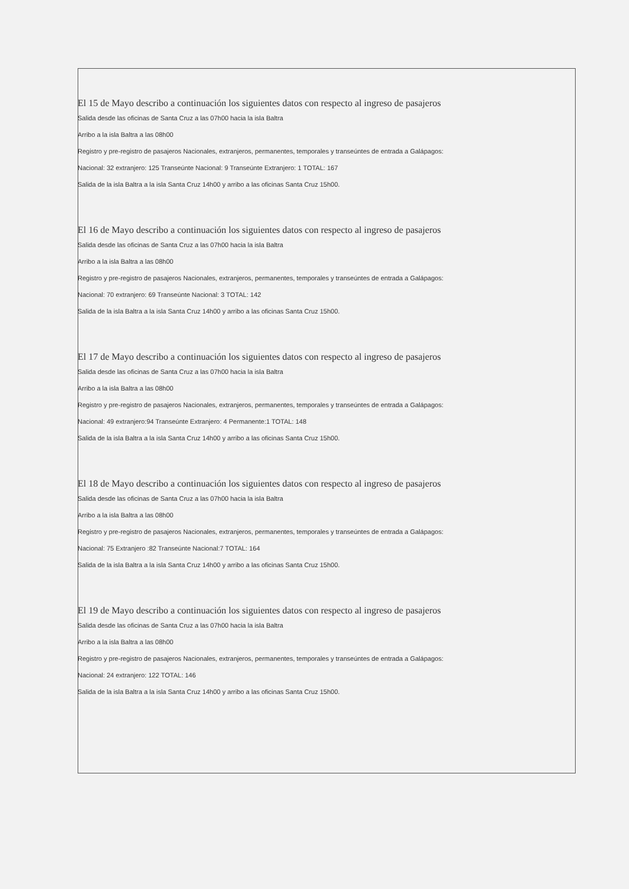El 15 de Mayo describo a continuación los siguientes datos con respecto al ingreso de pasajeros
Salida desde las oficinas de Santa Cruz a las 07h00 hacia la isla Baltra
Arribo a la isla Baltra a las 08h00
Registro y pre-registro de pasajeros Nacionales, extranjeros, permanentes, temporales y transeúntes de entrada a Galápagos:
Nacional: 32 extranjero: 125 Transeúnte Nacional: 9 Transeúnte Extranjero: 1 TOTAL: 167
Salida de la isla Baltra a la isla Santa Cruz 14h00 y arribo a las oficinas Santa Cruz 15h00.
El 16 de Mayo describo a continuación los siguientes datos con respecto al ingreso de pasajeros
Salida desde las oficinas de Santa Cruz a las 07h00 hacia la isla Baltra
Arribo a la isla Baltra a las 08h00
Registro y pre-registro de pasajeros Nacionales, extranjeros, permanentes, temporales y transeúntes de entrada a Galápagos:
Nacional: 70 extranjero: 69 Transeúnte Nacional: 3 TOTAL: 142
Salida de la isla Baltra a la isla Santa Cruz 14h00 y arribo a las oficinas Santa Cruz 15h00.
El 17 de Mayo describo a continuación los siguientes datos con respecto al ingreso de pasajeros
Salida desde las oficinas de Santa Cruz a las 07h00 hacia la isla Baltra
Arribo a la isla Baltra a las 08h00
Registro y pre-registro de pasajeros Nacionales, extranjeros, permanentes, temporales y transeúntes de entrada a Galápagos:
Nacional: 49 extranjero:94 Transeúnte Extranjero: 4 Permanente:1 TOTAL: 148
Salida de la isla Baltra a la isla Santa Cruz 14h00 y arribo a las oficinas Santa Cruz 15h00.
El 18 de Mayo describo a continuación los siguientes datos con respecto al ingreso de pasajeros
Salida desde las oficinas de Santa Cruz a las 07h00 hacia la isla Baltra
Arribo a la isla Baltra a las 08h00
Registro y pre-registro de pasajeros Nacionales, extranjeros, permanentes, temporales y transeúntes de entrada a Galápagos:
Nacional: 75 Extranjero :82 Transeúnte Nacional:7 TOTAL: 164
Salida de la isla Baltra a la isla Santa Cruz 14h00 y arribo a las oficinas Santa Cruz 15h00.
El 19 de Mayo describo a continuación los siguientes datos con respecto al ingreso de pasajeros
Salida desde las oficinas de Santa Cruz a las 07h00 hacia la isla Baltra
Arribo a la isla Baltra a las 08h00
Registro y pre-registro de pasajeros Nacionales, extranjeros, permanentes, temporales y transeúntes de entrada a Galápagos:
Nacional: 24 extranjero: 122 TOTAL: 146
Salida de la isla Baltra a la isla Santa Cruz 14h00 y arribo a las oficinas Santa Cruz 15h00.